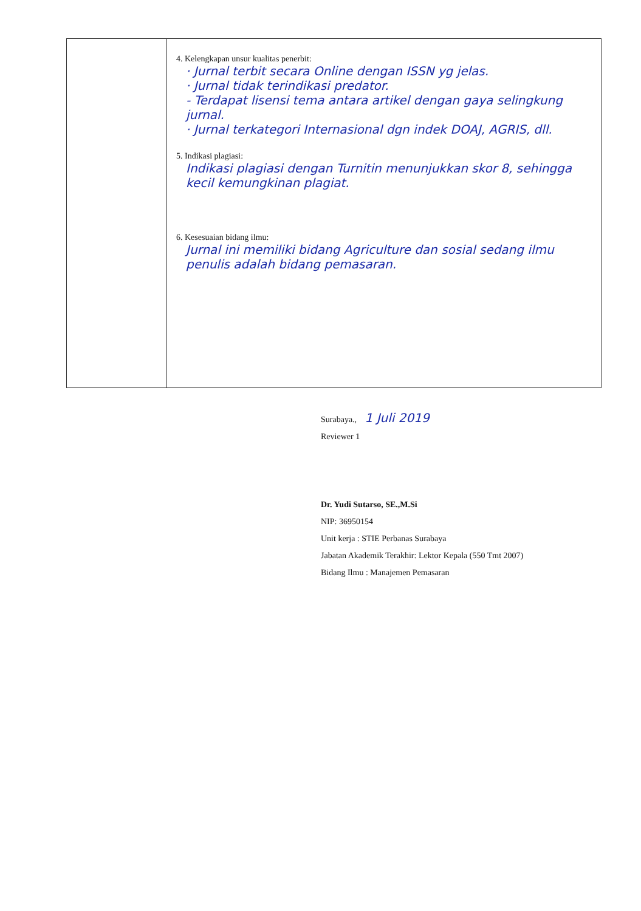| | 4. Kelengkapan unsur kualitas penerbit: · Jurnal terbit secara Online dengan ISSN yg jelas. · Jurnal tidak terindikasi predator. - Terdapat lisensi tema antara artikel dengan gaya selingkung jurnal. · Jurnal terkategori Internasional dgn indek DOAJ, AGRIS, dll. 5. Indikasi plagiasi: Indikasi plagiasi dengan Turnitin menunjukkan skor 8, sehingga kecil kemungkinan plagiat. 6. Kesesuaian bidang ilmu: Jurnal ini memiliki bidang Agriculture dan sosial sedang ilmu penulis adalah bidang pemasaran. |
Surabaya., 1 Juli 2019
Reviewer 1
Dr. Yudi Sutarso, SE.,M.Si
NIP: 36950154
Unit kerja : STIE Perbanas Surabaya
Jabatan Akademik Terakhir: Lektor Kepala (550 Tmt 2007)
Bidang Ilmu : Manajemen Pemasaran